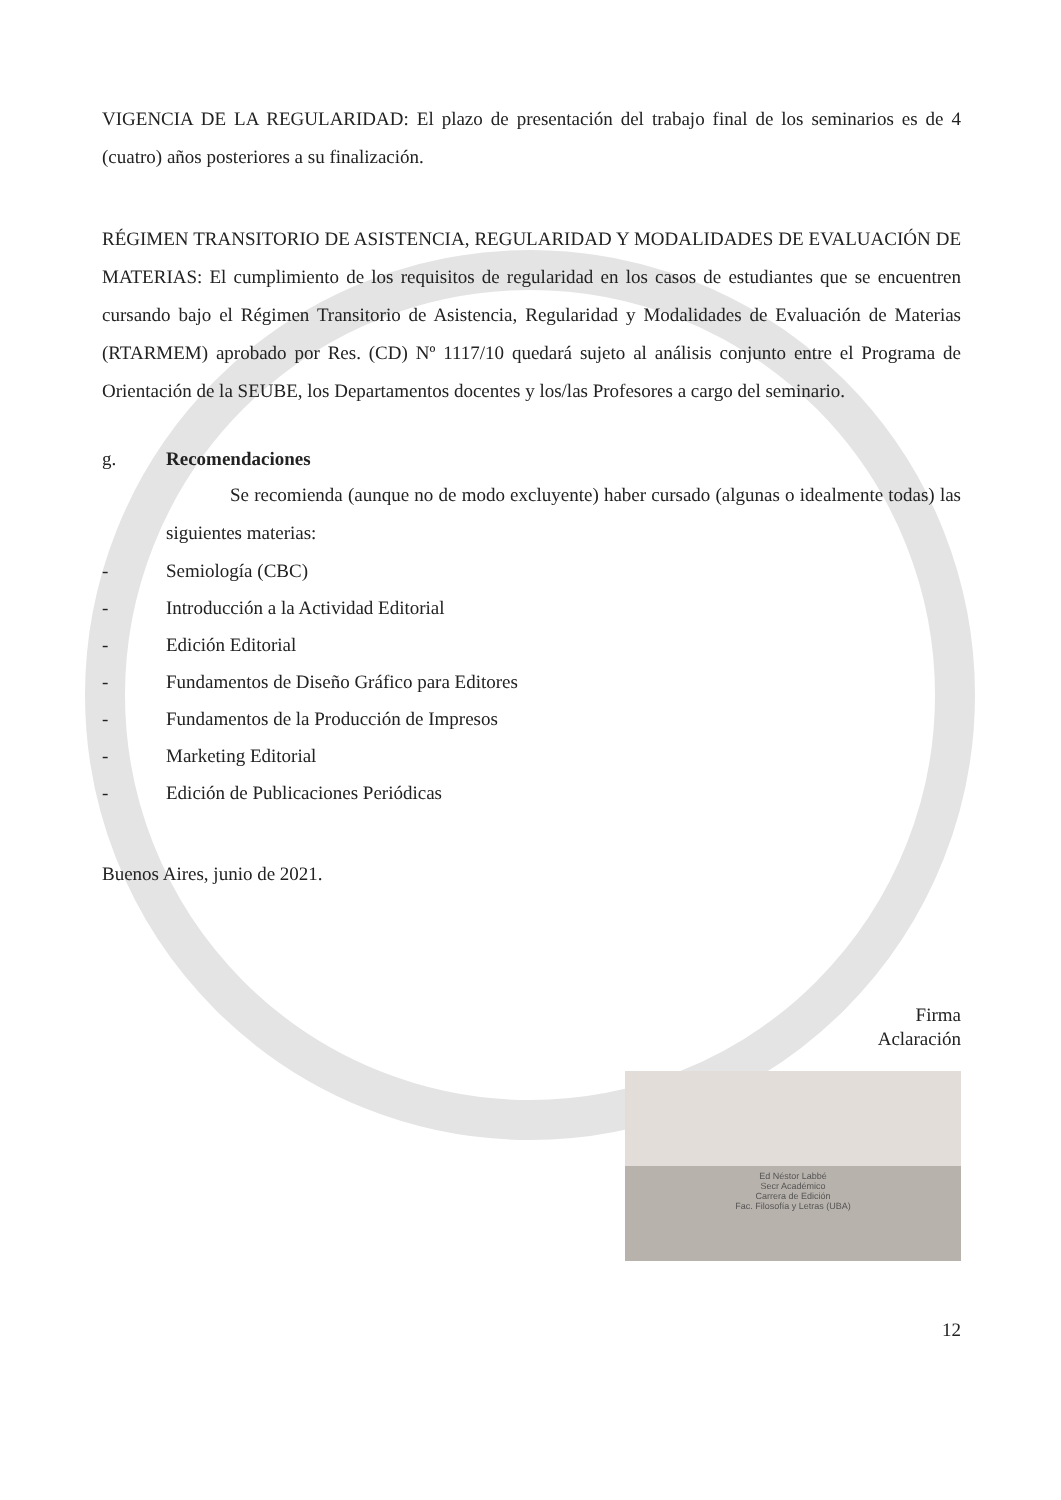VIGENCIA DE LA REGULARIDAD: El plazo de presentación del trabajo final de los seminarios es de 4 (cuatro) años posteriores a su finalización.
RÉGIMEN TRANSITORIO DE ASISTENCIA, REGULARIDAD Y MODALIDADES DE EVALUACIÓN DE MATERIAS: El cumplimiento de los requisitos de regularidad en los casos de estudiantes que se encuentren cursando bajo el Régimen Transitorio de Asistencia, Regularidad y Modalidades de Evaluación de Materias (RTARMEM) aprobado por Res. (CD) Nº 1117/10 quedará sujeto al análisis conjunto entre el Programa de Orientación de la SEUBE, los Departamentos docentes y los/las Profesores a cargo del seminario.
g. Recomendaciones
Se recomienda (aunque no de modo excluyente) haber cursado (algunas o idealmente todas) las siguientes materias:
- Semiología (CBC)
- Introducción a la Actividad Editorial
- Edición Editorial
- Fundamentos de Diseño Gráfico para Editores
- Fundamentos de la Producción de Impresos
- Marketing Editorial
- Edición de Publicaciones Periódicas
Buenos Aires, junio de 2021.
Firma
Aclaración
Ed Néstor Labbé
Secr Académico
Carrera de Edición
Fac. Filosofía y Letras (UBA)
12